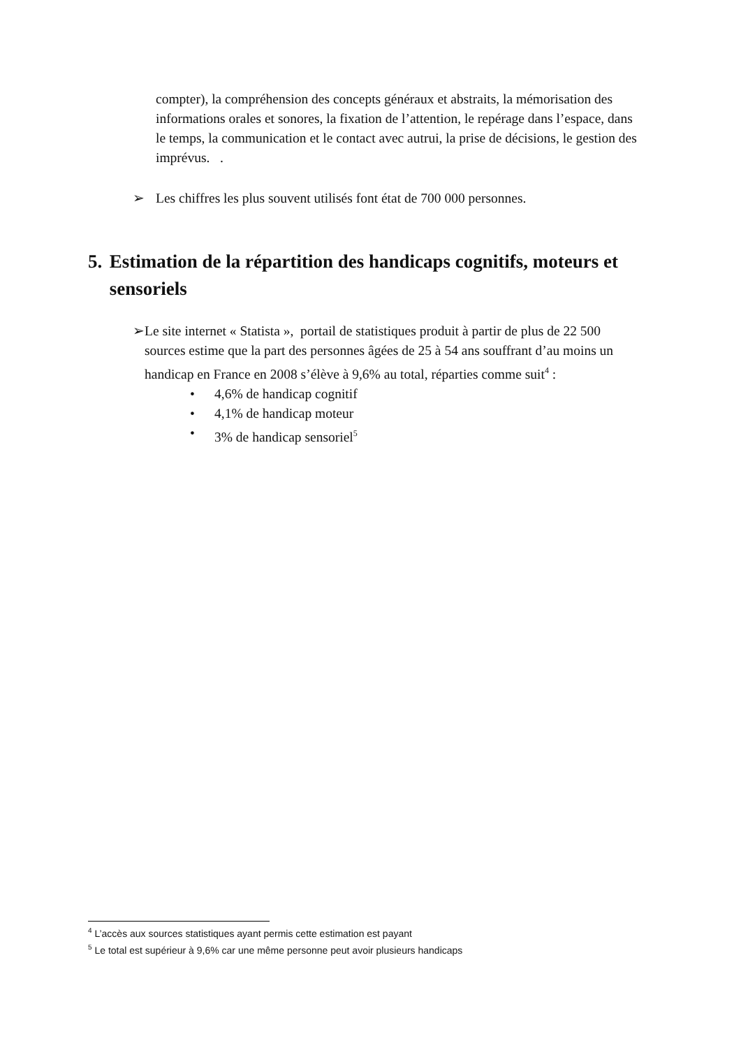compter), la compréhension des concepts généraux et abstraits, la mémorisation des informations orales et sonores, la fixation de l’attention, le repérage dans l’espace, dans le temps, la communication et le contact avec autrui, la prise de décisions, le gestion des imprévus. .
➢ Les chiffres les plus souvent utilisés font état de 700 000 personnes.
5. Estimation de la répartition des handicaps cognitifs, moteurs et sensoriels
➢ Le site internet « Statista », portail de statistiques produit à partir de plus de 22 500 sources estime que la part des personnes âgées de 25 à 54 ans souffrant d’au moins un handicap en France en 2008 s’élève à 9,6% au total, réparties comme suit<sup>4</sup> :
• 4,6% de handicap cognitif
• 4,1% de handicap moteur
• 3% de handicap sensoriel<sup>5</sup>
<sup>4</sup> L’accès aux sources statistiques ayant permis cette estimation est payant
<sup>5</sup> Le total est supérieur à 9,6% car une même personne peut avoir plusieurs handicaps